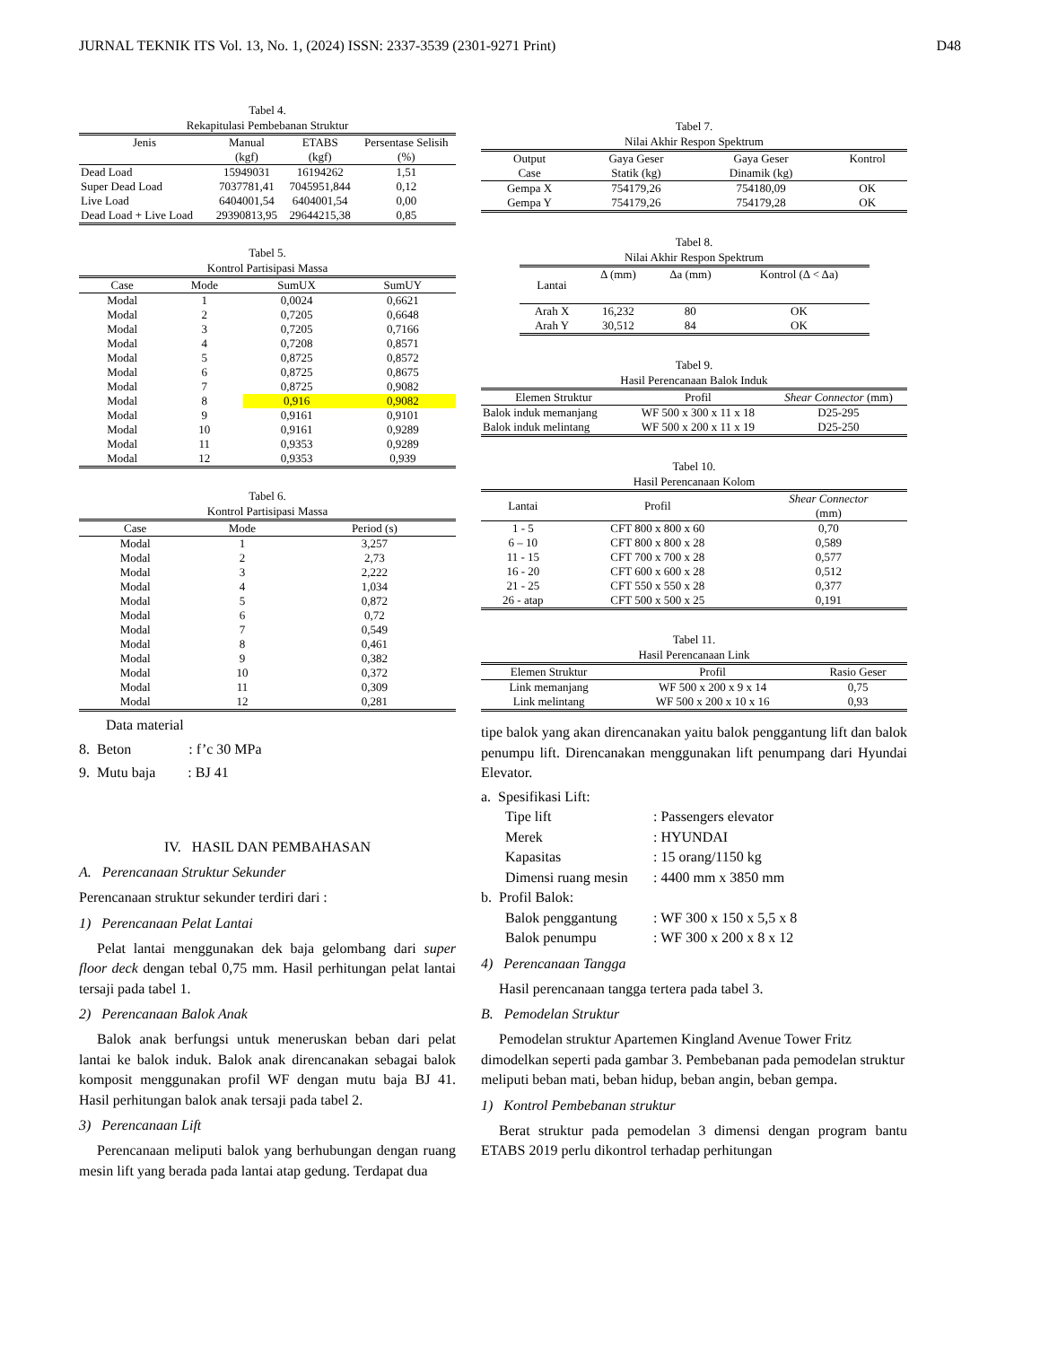JURNAL TEKNIK ITS Vol. 13, No. 1, (2024) ISSN: 2337-3539 (2301-9271 Print) D48
Tabel 4.
Rekapitulasi Pembebanan Struktur
| Jenis | Manual (kgf) | ETABS (kgf) | Persentase Selisih (%) |
| --- | --- | --- | --- |
| Dead Load | 15949031 | 16194262 | 1,51 |
| Super Dead Load | 7037781,41 | 7045951,844 | 0,12 |
| Live Load | 6404001,54 | 6404001,54 | 0,00 |
| Dead Load + Live Load | 29390813,95 | 29644215,38 | 0,85 |
Tabel 5.
Kontrol Partisipasi Massa
| Case | Mode | SumUX | SumUY |
| --- | --- | --- | --- |
| Modal | 1 | 0,0024 | 0,6621 |
| Modal | 2 | 0,7205 | 0,6648 |
| Modal | 3 | 0,7205 | 0,7166 |
| Modal | 4 | 0,7208 | 0,8571 |
| Modal | 5 | 0,8725 | 0,8572 |
| Modal | 6 | 0,8725 | 0,8675 |
| Modal | 7 | 0,8725 | 0,9082 |
| Modal | 8 | 0,916 | 0,9082 |
| Modal | 9 | 0,9161 | 0,9101 |
| Modal | 10 | 0,9161 | 0,9289 |
| Modal | 11 | 0,9353 | 0,9289 |
| Modal | 12 | 0,9353 | 0,939 |
Tabel 6.
Kontrol Partisipasi Massa
| Case | Mode | Period (s) |
| --- | --- | --- |
| Modal | 1 | 3,257 |
| Modal | 2 | 2,73 |
| Modal | 3 | 2,222 |
| Modal | 4 | 1,034 |
| Modal | 5 | 0,872 |
| Modal | 6 | 0,72 |
| Modal | 7 | 0,549 |
| Modal | 8 | 0,461 |
| Modal | 9 | 0,382 |
| Modal | 10 | 0,372 |
| Modal | 11 | 0,309 |
| Modal | 12 | 0,281 |
Data material
8. Beton : f’c 30 MPa
9. Mutu baja : BJ 41
IV. HASIL DAN PEMBAHASAN
A. Perencanaan Struktur Sekunder
Perencanaan struktur sekunder terdiri dari :
1) Perencanaan Pelat Lantai
Pelat lantai menggunakan dek baja gelombang dari super floor deck dengan tebal 0,75 mm. Hasil perhitungan pelat lantai tersaji pada tabel 1.
2) Perencanaan Balok Anak
Balok anak berfungsi untuk meneruskan beban dari pelat lantai ke balok induk. Balok anak direncanakan sebagai balok komposit menggunakan profil WF dengan mutu baja BJ 41. Hasil perhitungan balok anak tersaji pada tabel 2.
3) Perencanaan Lift
Perencanaan meliputi balok yang berhubungan dengan ruang mesin lift yang berada pada lantai atap gedung. Terdapat dua
Tabel 7.
Nilai Akhir Respon Spektrum
| Output Case | Gaya Geser Statik (kg) | Gaya Geser Dinamik (kg) | Kontrol |
| --- | --- | --- | --- |
| Gempa X | 754179,26 | 754180,09 | OK |
| Gempa Y | 754179,26 | 754179,28 | OK |
Tabel 8.
Nilai Akhir Respon Spektrum
| Lantai | Δ (mm) | Δa (mm) | Kontrol (Δ < Δa) |
| --- | --- | --- | --- |
| Arah X | 16,232 | 80 | OK |
| Arah Y | 30,512 | 84 | OK |
Tabel 9.
Hasil Perencanaan Balok Induk
| Elemen Struktur | Profil | Shear Connector (mm) |
| --- | --- | --- |
| Balok induk memanjang | WF 500 x 300 x 11 x 18 | D25-295 |
| Balok induk melintang | WF 500 x 200 x 11 x 19 | D25-250 |
Tabel 10.
Hasil Perencanaan Kolom
| Lantai | Profil | Shear Connector (mm) |
| --- | --- | --- |
| 1 - 5 | CFT 800 x 800 x 60 | 0,70 |
| 6 – 10 | CFT 800 x 800 x 28 | 0,589 |
| 11 - 15 | CFT 700 x 700 x 28 | 0,577 |
| 16 - 20 | CFT 600 x 600 x 28 | 0,512 |
| 21 - 25 | CFT 550 x 550 x 28 | 0,377 |
| 26 - atap | CFT 500 x 500 x 25 | 0,191 |
Tabel 11.
Hasil Perencanaan Link
| Elemen Struktur | Profil | Rasio Geser |
| --- | --- | --- |
| Link memanjang | WF 500 x 200 x 9 x 14 | 0,75 |
| Link melintang | WF 500 x 200 x 10 x 16 | 0,93 |
tipe balok yang akan direncanakan yaitu balok penggantung lift dan balok penumpu lift. Direncanakan menggunakan lift penumpang dari Hyundai Elevator.
a. Spesifikasi Lift:
Tipe lift: Passengers elevator
Merek: HYUNDAI
Kapasitas: 15 orang/1150 kg
Dimensi ruang mesin: 4400 mm x 3850 mm
b. Profil Balok:
Balok penggantung: WF 300 x 150 x 5,5 x 8
Balok penumpu: WF 300 x 200 x 8 x 12
4) Perencanaan Tangga
Hasil perencanaan tangga tertera pada tabel 3.
B. Pemodelan Struktur
Pemodelan struktur Apartemen Kingland Avenue Tower Fritz dimodelkan seperti pada gambar 3. Pembebanan pada pemodelan struktur meliputi beban mati, beban hidup, beban angin, beban gempa.
1) Kontrol Pembebanan struktur
Berat struktur pada pemodelan 3 dimensi dengan program bantu ETABS 2019 perlu dikontrol terhadap perhitungan